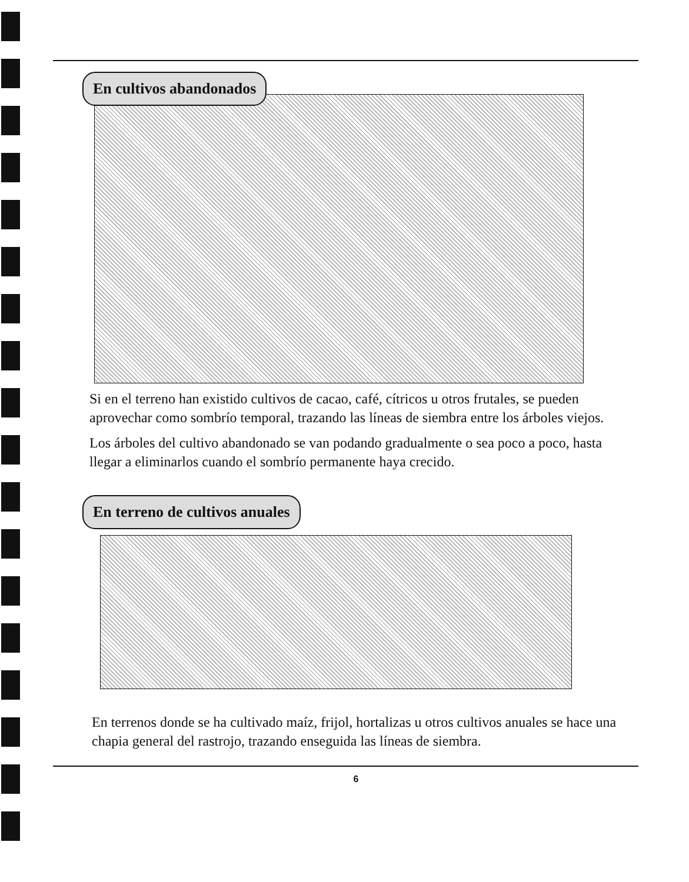En cultivos abandonados
Si en el terreno han existido cultivos de cacao, café, cítricos u otros frutales, se pueden aprovechar como sombrío temporal, trazando las líneas de siembra entre los árboles viejos.
Los árboles del cultivo abandonado se van podando gradualmente o sea poco a poco, hasta llegar a eliminarlos cuando el sombrío permanente haya crecido.
En terreno de cultivos anuales
En terrenos donde se ha cultivado maíz, frijol, hortalizas u otros cultivos anuales se hace una chapia general del rastrojo, trazando enseguida las líneas de siembra.
6